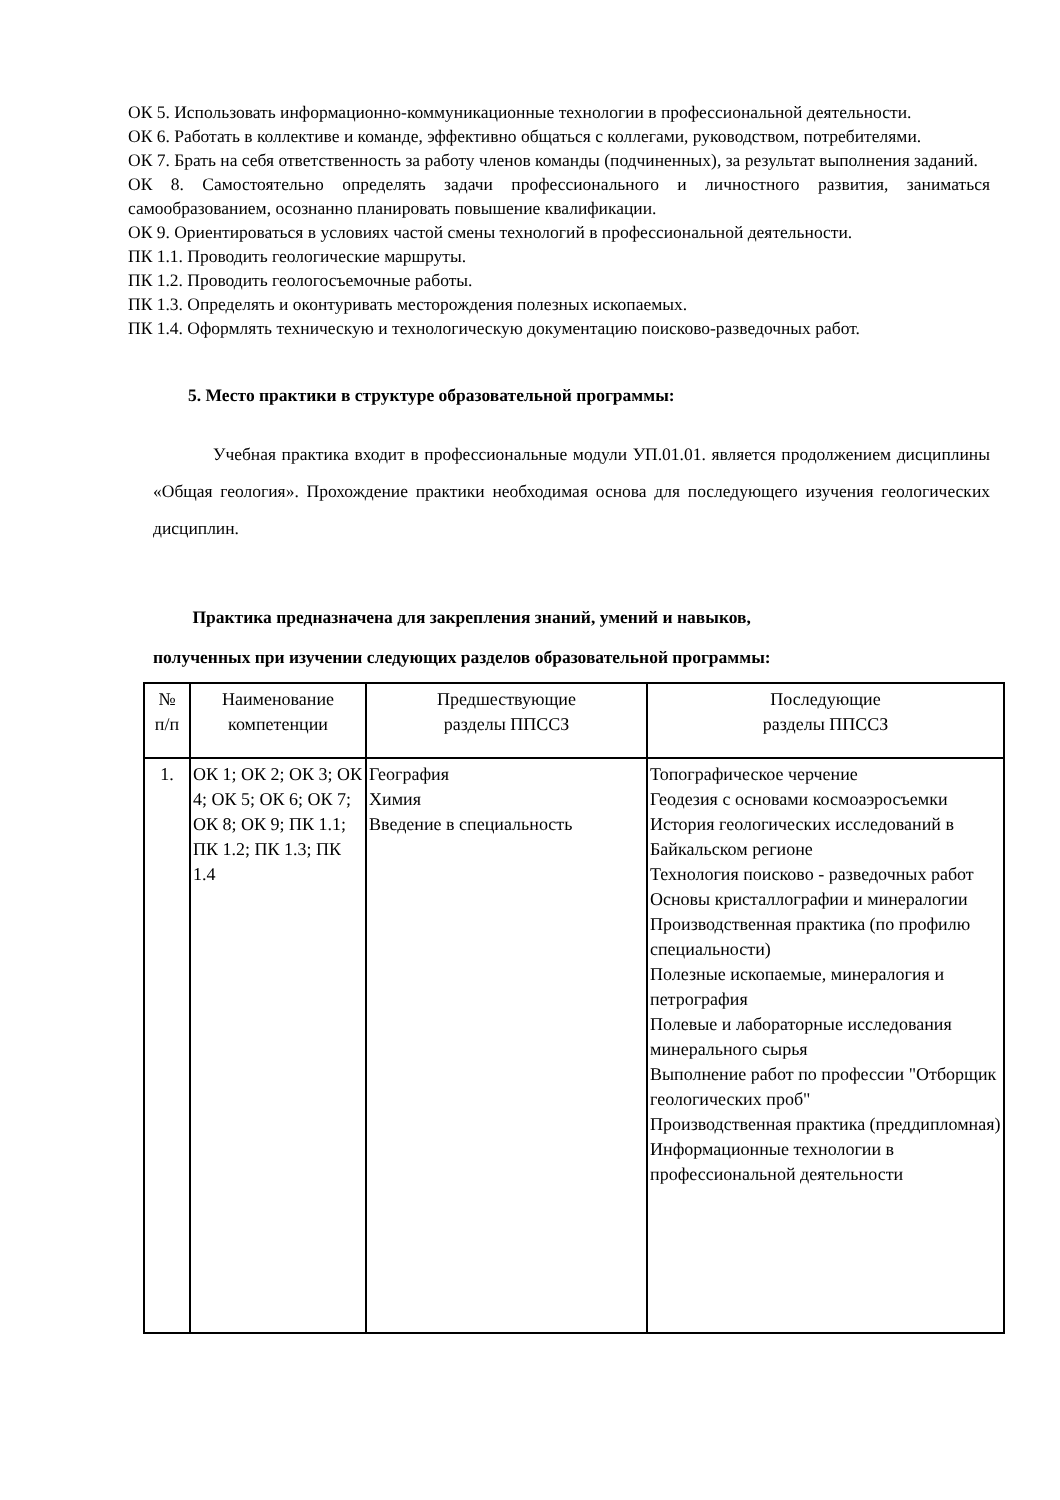ОК 5. Использовать информационно-коммуникационные технологии в профессиональной деятельности.
ОК 6. Работать в коллективе и команде, эффективно общаться с коллегами, руководством, потребителями.
ОК 7. Брать на себя ответственность за работу членов команды (подчиненных), за результат выполнения заданий.
ОК 8. Самостоятельно определять задачи профессионального и личностного развития, заниматься самообразованием, осознанно планировать повышение квалификации.
ОК 9. Ориентироваться в условиях частой смены технологий в профессиональной деятельности.
ПК 1.1. Проводить геологические маршруты.
ПК 1.2. Проводить геологосъемочные работы.
ПК 1.3. Определять и оконтуривать месторождения полезных ископаемых.
ПК 1.4. Оформлять техническую и технологическую документацию поисково-разведочных работ.
5. Место практики в структуре образовательной программы:
Учебная практика входит в профессиональные модули УП.01.01. является продолжением дисциплины «Общая геология». Прохождение практики необходимая основа для последующего изучения геологических дисциплин.
Практика предназначена для закрепления знаний, умений и навыков,
полученных при изучении следующих разделов образовательной программы:
| № п/п | Наименование компетенции | Предшествующие разделы ППССЗ | Последующие разделы ППССЗ |
| 1. | ОК 1; ОК 2; ОК 3; ОК 4; ОК 5; ОК 6; ОК 7; ОК 8; ОК 9; ПК 1.1; ПК 1.2; ПК 1.3; ПК 1.4 | География Химия Введение в специальность | Топографическое черчение Геодезия с основами космоаэросъемки История геологических исследований в Байкальском регионе Технология поисково - разведочных работ Основы кристаллографии и минералогии Производственная практика (по профилю специальности) Полезные ископаемые, минералогия и петрография Полевые и лабораторные исследования минерального сырья Выполнение работ по профессии "Отборщик геологических проб" Производственная практика (преддипломная) Информационные технологии в профессиональной деятельности |